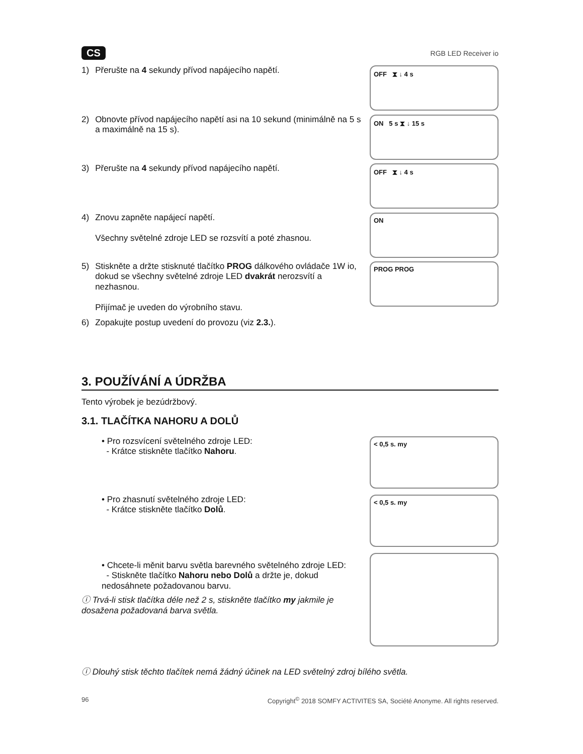CS
RGB LED Receiver io
1) Přerušte na 4 sekundy přívod napájecího napětí.
OFF ⧗ ↓ 4 s
2) Obnovte přívod napájecího napětí asi na 10 sekund (minimálně na 5 s a maximálně na 15 s).
ON 5 s ⧗ ↓ 15 s
3) Přerušte na 4 sekundy přívod napájecího napětí.
OFF ⧗ ↓ 4 s
4) Znovu zapněte napájecí napětí.
Všechny světelné zdroje LED se rozsvítí a poté zhasnou.
ON
5) Stiskněte a držte stisknuté tlačítko PROG dálkového ovládače 1W io, dokud se všechny světelné zdroje LED dvakrát nerozsvítí a nezhasnou.
Přijímač je uveden do výrobního stavu.
6) Zopakujte postup uvedení do provozu (viz 2.3.).
PROG PROG
3. POUŽÍVÁNÍ A ÚDRŽBA
Tento výrobek je bezúdržbový.
3.1. TLAČÍTKA NAHORU A DOLŮ
• Pro rozsvícení světelného zdroje LED:
- Krátce stiskněte tlačítko Nahoru.
< 0,5 s. my
• Pro zhasnutí světelného zdroje LED:
- Krátce stiskněte tlačítko Dolů.
< 0,5 s. my
• Chcete-li měnit barvu světla barevného světelného zdroje LED:
- Stiskněte tlačítko Nahoru nebo Dolů a držte je, dokud nedosáhnete požadovanou barvu.
ⓘ Trvá-li stisk tlačítka déle než 2 s, stiskněte tlačítko my jakmile je dosažena požadovaná barva světla.
ⓘ Dlouhý stisk těchto tlačítek nemá žádný účinek na LED světelný zdroj bílého světla.
96 Copyright<sup>©</sup> 2018 SOMFY ACTIVITES SA, Société Anonyme. All rights reserved.